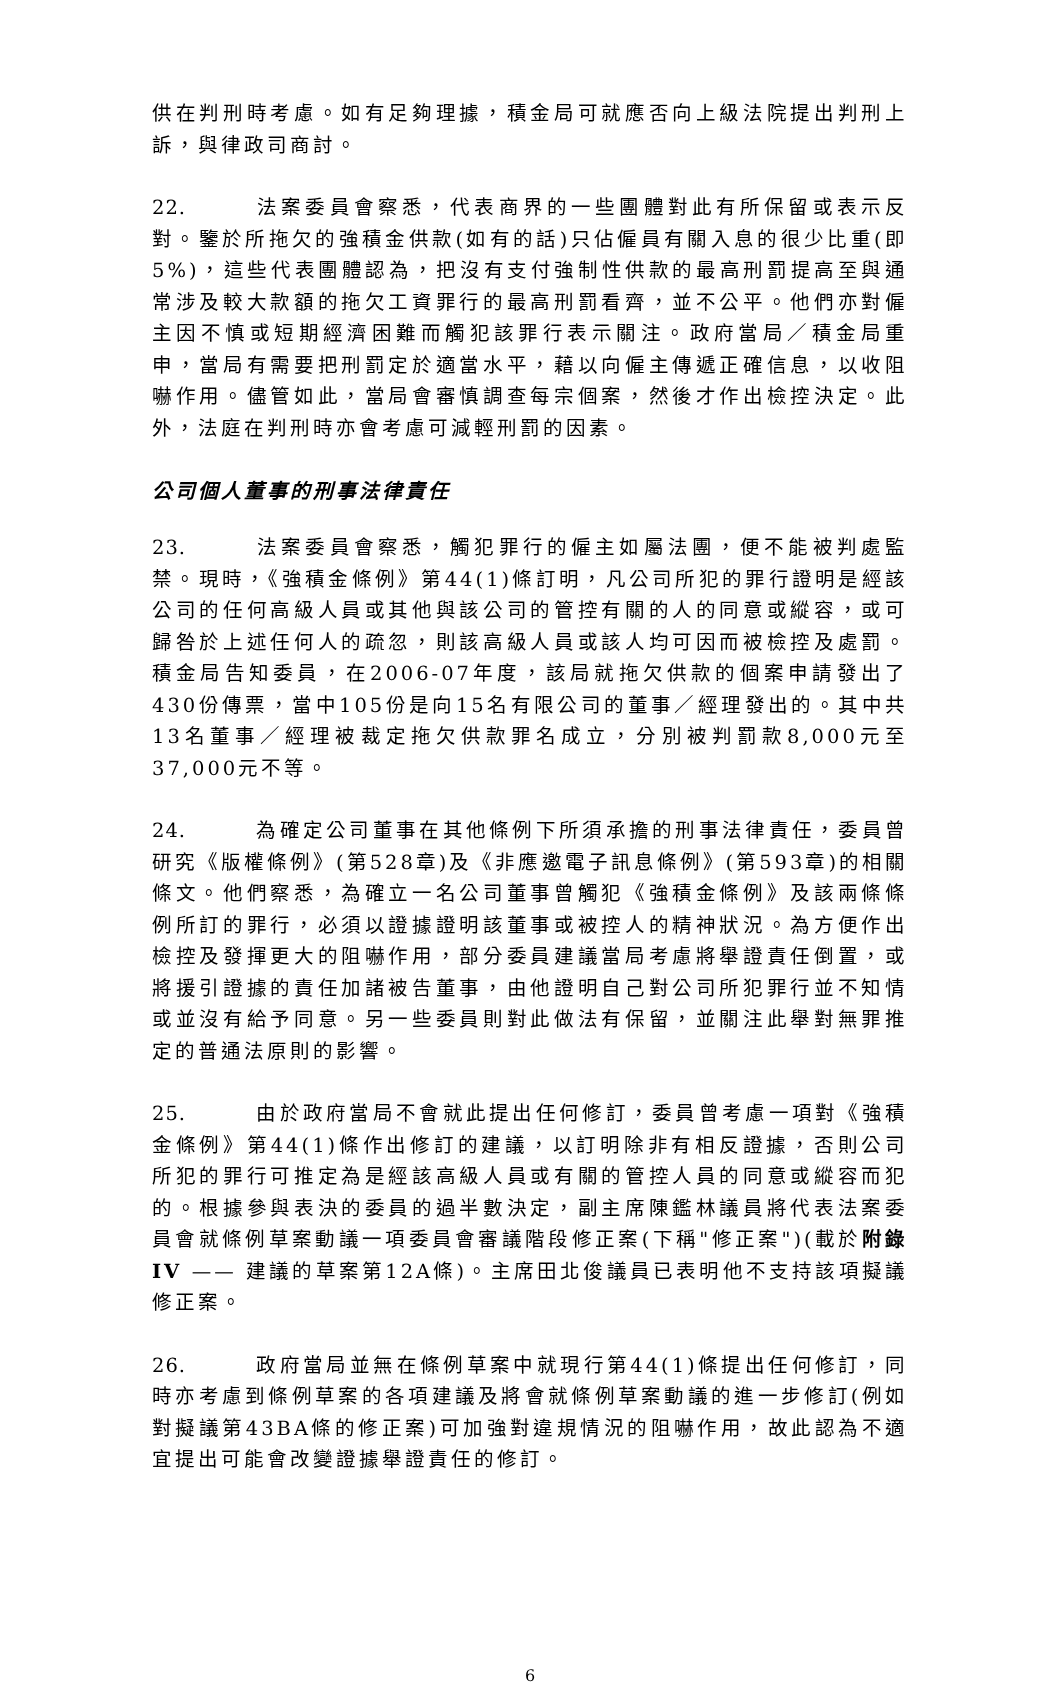供在判刑時考慮。如有足夠理據，積金局可就應否向上級法院提出判刑上訴，與律政司商討。
22. 法案委員會察悉，代表商界的一些團體對此有所保留或表示反對。鑒於所拖欠的強積金供款(如有的話)只佔僱員有關入息的很少比重(即5%)，這些代表團體認為，把沒有支付強制性供款的最高刑罰提高至與通常涉及較大款額的拖欠工資罪行的最高刑罰看齊，並不公平。他們亦對僱主因不慎或短期經濟困難而觸犯該罪行表示關注。政府當局／積金局重申，當局有需要把刑罰定於適當水平，藉以向僱主傳遞正確信息，以收阻嚇作用。儘管如此，當局會審慎調查每宗個案，然後才作出檢控決定。此外，法庭在判刑時亦會考慮可減輕刑罰的因素。
公司個人董事的刑事法律責任
23. 法案委員會察悉，觸犯罪行的僱主如屬法團，便不能被判處監禁。現時，《強積金條例》第44(1)條訂明，凡公司所犯的罪行證明是經該公司的任何高級人員或其他與該公司的管控有關的人的同意或縱容，或可歸咎於上述任何人的疏忽，則該高級人員或該人均可因而被檢控及處罰。積金局告知委員，在2006-07年度，該局就拖欠供款的個案申請發出了430份傳票，當中105份是向15名有限公司的董事／經理發出的。其中共13名董事／經理被裁定拖欠供款罪名成立，分別被判罰款8,000元至37,000元不等。
24. 為確定公司董事在其他條例下所須承擔的刑事法律責任，委員曾研究《版權條例》(第528章)及《非應邀電子訊息條例》(第593章)的相關條文。他們察悉，為確立一名公司董事曾觸犯《強積金條例》及該兩條條例所訂的罪行，必須以證據證明該董事或被控人的精神狀況。為方便作出檢控及發揮更大的阻嚇作用，部分委員建議當局考慮將舉證責任倒置，或將援引證據的責任加諸被告董事，由他證明自己對公司所犯罪行並不知情或並沒有給予同意。另一些委員則對此做法有保留，並關注此舉對無罪推定的普通法原則的影響。
25. 由於政府當局不會就此提出任何修訂，委員曾考慮一項對《強積金條例》第44(1)條作出修訂的建議，以訂明除非有相反證據，否則公司所犯的罪行可推定為是經該高級人員或有關的管控人員的同意或縱容而犯的。根據參與表決的委員的過半數決定，副主席陳鑑林議員將代表法案委員會就條例草案動議一項委員會審議階段修正案(下稱"修正案")(載於附錄IV —— 建議的草案第12A條)。主席田北俊議員已表明他不支持該項擬議修正案。
26. 政府當局並無在條例草案中就現行第44(1)條提出任何修訂，同時亦考慮到條例草案的各項建議及將會就條例草案動議的進一步修訂(例如對擬議第43BA條的修正案)可加強對違規情況的阻嚇作用，故此認為不適宜提出可能會改變證據舉證責任的修訂。
6